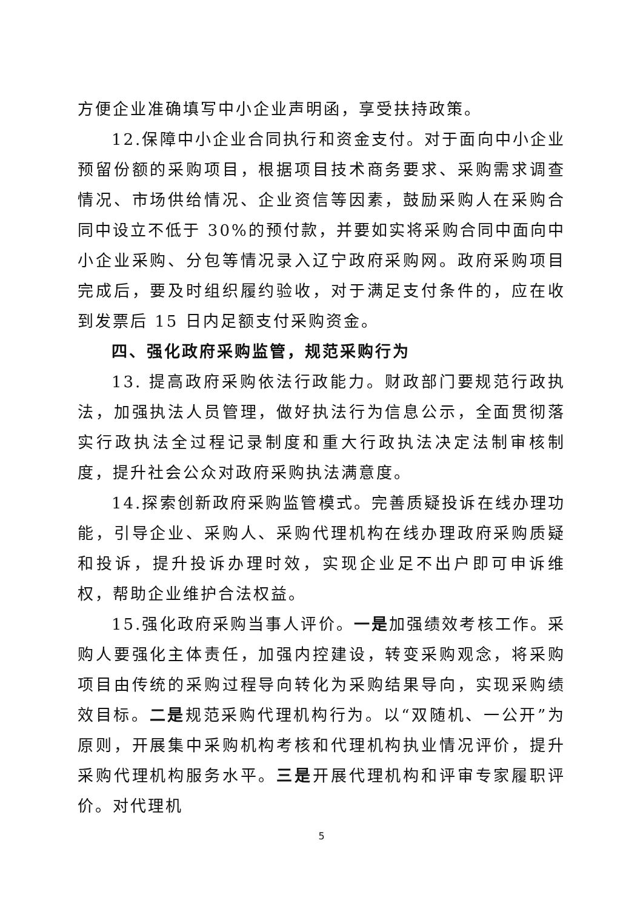方便企业准确填写中小企业声明函，享受扶持政策。
12.保障中小企业合同执行和资金支付。对于面向中小企业预留份额的采购项目，根据项目技术商务要求、采购需求调查情况、市场供给情况、企业资信等因素，鼓励采购人在采购合同中设立不低于 30%的预付款，并要如实将采购合同中面向中小企业采购、分包等情况录入辽宁政府采购网。政府采购项目完成后，要及时组织履约验收，对于满足支付条件的，应在收到发票后 15 日内足额支付采购资金。
四、强化政府采购监管，规范采购行为
13. 提高政府采购依法行政能力。财政部门要规范行政执法，加强执法人员管理，做好执法行为信息公示，全面贯彻落实行政执法全过程记录制度和重大行政执法决定法制审核制度，提升社会公众对政府采购执法满意度。
14.探索创新政府采购监管模式。完善质疑投诉在线办理功能，引导企业、采购人、采购代理机构在线办理政府采购质疑和投诉，提升投诉办理时效，实现企业足不出户即可申诉维权，帮助企业维护合法权益。
15.强化政府采购当事人评价。一是加强绩效考核工作。采购人要强化主体责任，加强内控建设，转变采购观念，将采购项目由传统的采购过程导向转化为采购结果导向，实现采购绩效目标。二是规范采购代理机构行为。以“双随机、一公开”为原则，开展集中采购机构考核和代理机构执业情况评价，提升采购代理机构服务水平。三是开展代理机构和评审专家履职评价。对代理机
5